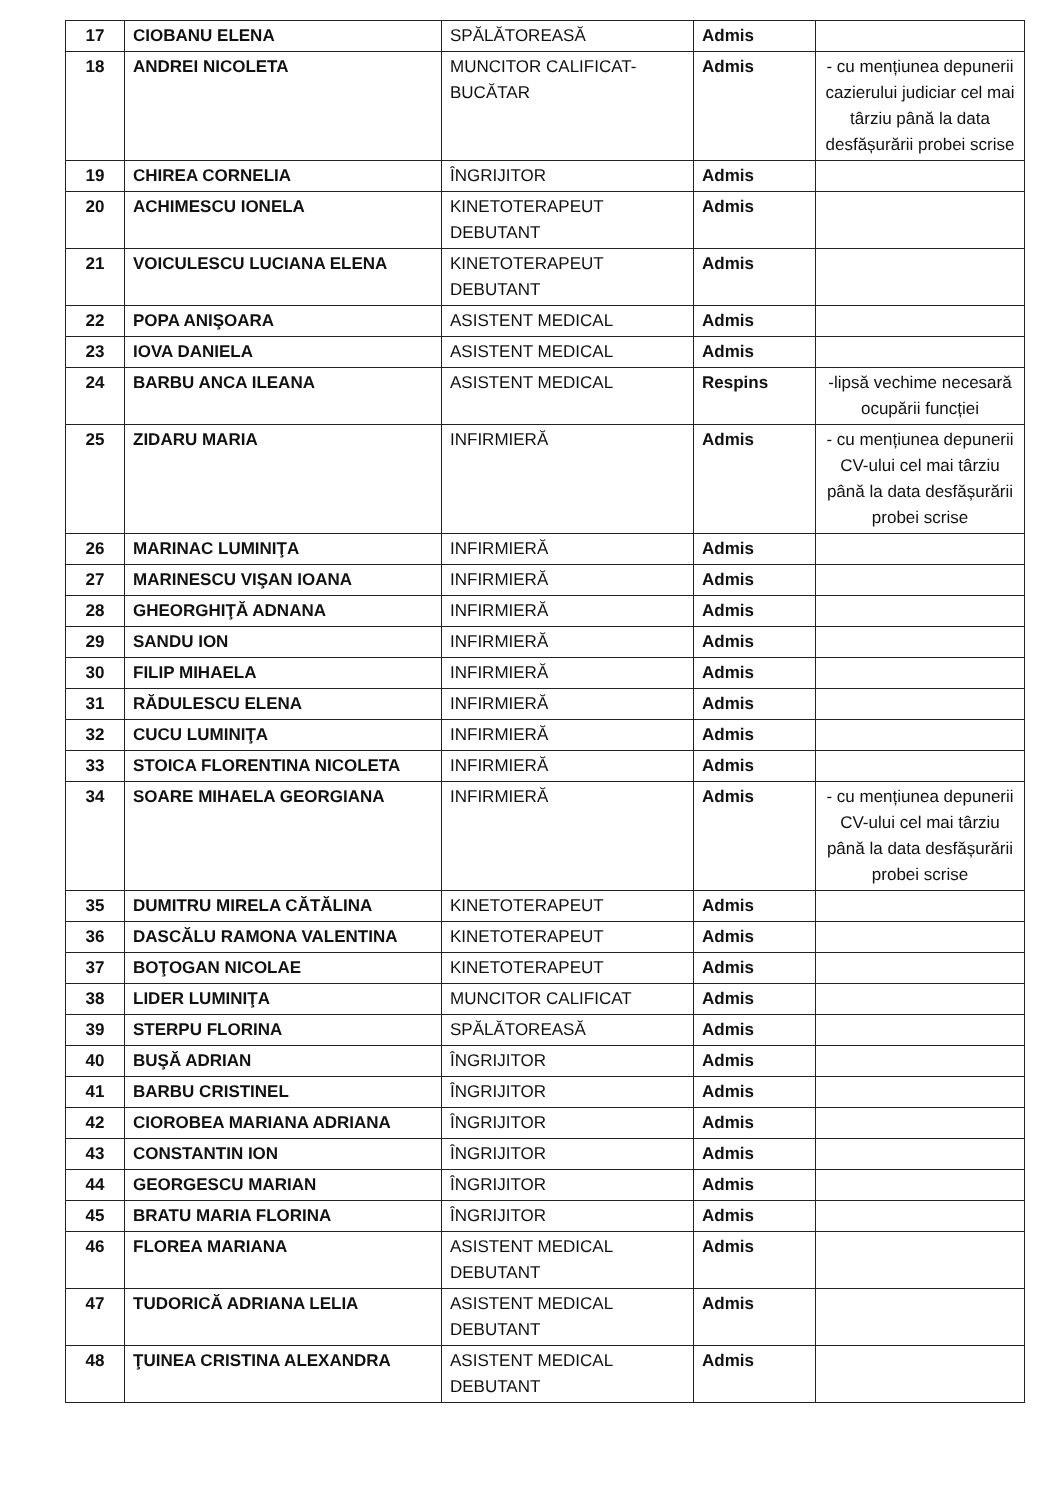| 17 | CIOBANU ELENA | SPĂLĂTOREASĂ | Admis | |
| 18 | ANDREI NICOLETA | MUNCITOR CALIFICAT-BUCĂTAR | Admis | - cu mențiunea depunerii cazierului judiciar cel mai târziu până la data desfășurării probei scrise |
| 19 | CHIREA CORNELIA | ÎNGRIJITOR | Admis | |
| 20 | ACHIMESCU IONELA | KINETOTERAPEUT DEBUTANT | Admis | |
| 21 | VOICULESCU LUCIANA ELENA | KINETOTERAPEUT DEBUTANT | Admis | |
| 22 | POPA ANIŞOARA | ASISTENT MEDICAL | Admis | |
| 23 | IOVA DANIELA | ASISTENT MEDICAL | Admis | |
| 24 | BARBU ANCA ILEANA | ASISTENT MEDICAL | Respins | -lipsă vechime necesară ocupării funcției |
| 25 | ZIDARU MARIA | INFIRMIERĂ | Admis | - cu mențiunea depunerii CV-ului cel mai târziu până la data desfășurării probei scrise |
| 26 | MARINAC LUMINIŢA | INFIRMIERĂ | Admis | |
| 27 | MARINESCU VIŞAN IOANA | INFIRMIERĂ | Admis | |
| 28 | GHEORGHIŢĂ ADNANA | INFIRMIERĂ | Admis | |
| 29 | SANDU ION | INFIRMIERĂ | Admis | |
| 30 | FILIP MIHAELA | INFIRMIERĂ | Admis | |
| 31 | RĂDULESCU ELENA | INFIRMIERĂ | Admis | |
| 32 | CUCU LUMINIŢA | INFIRMIERĂ | Admis | |
| 33 | STOICA FLORENTINA NICOLETA | INFIRMIERĂ | Admis | |
| 34 | SOARE MIHAELA GEORGIANA | INFIRMIERĂ | Admis | - cu mențiunea depunerii CV-ului cel mai târziu până la data desfășurării probei scrise |
| 35 | DUMITRU MIRELA CĂTĂLINA | KINETOTERAPEUT | Admis | |
| 36 | DASCĂLU RAMONA VALENTINA | KINETOTERAPEUT | Admis | |
| 37 | BOŢOGAN NICOLAE | KINETOTERAPEUT | Admis | |
| 38 | LIDER LUMINIŢA | MUNCITOR CALIFICAT | Admis | |
| 39 | STERPU FLORINA | SPĂLĂTOREASĂ | Admis | |
| 40 | BUŞĂ ADRIAN | ÎNGRIJITOR | Admis | |
| 41 | BARBU CRISTINEL | ÎNGRIJITOR | Admis | |
| 42 | CIOROBEA MARIANA ADRIANA | ÎNGRIJITOR | Admis | |
| 43 | CONSTANTIN ION | ÎNGRIJITOR | Admis | |
| 44 | GEORGESCU MARIAN | ÎNGRIJITOR | Admis | |
| 45 | BRATU MARIA FLORINA | ÎNGRIJITOR | Admis | |
| 46 | FLOREA MARIANA | ASISTENT MEDICAL DEBUTANT | Admis | |
| 47 | TUDORICĂ ADRIANA LELIA | ASISTENT MEDICAL DEBUTANT | Admis | |
| 48 | ŢUINEA CRISTINA ALEXANDRA | ASISTENT MEDICAL DEBUTANT | Admis | |